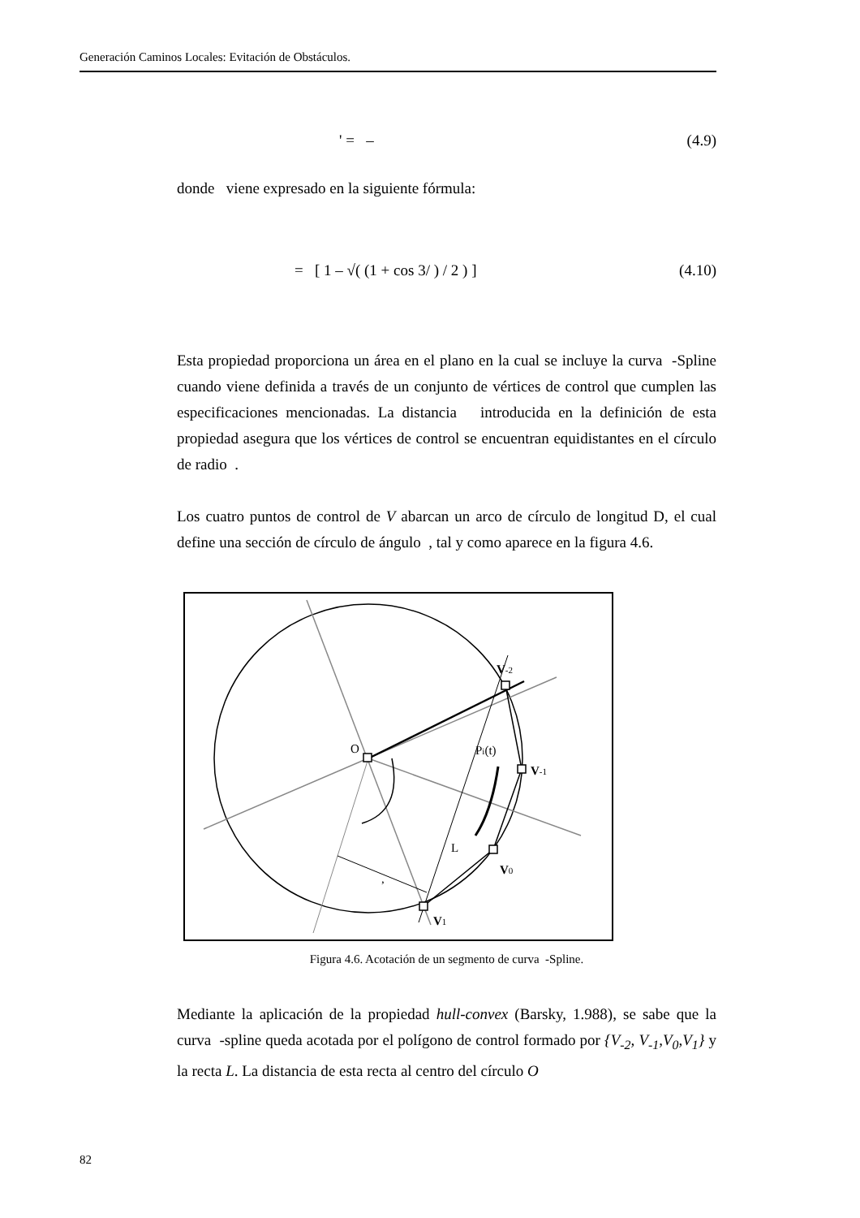Generación Caminos Locales: Evitación de Obstáculos.
' = – (4.9)
donde viene expresado en la siguiente fórmula:
= [ 1 – √( (1 + cos 3/ ) / 2 ) ] (4.10)
Esta propiedad proporciona un área en el plano en la cual se incluye la curva -Spline cuando viene definida a través de un conjunto de vértices de control que cumplen las especificaciones mencionadas. La distancia introducida en la definición de esta propiedad asegura que los vértices de control se encuentran equidistantes en el círculo de radio .
Los cuatro puntos de control de V abarcan un arco de círculo de longitud D, el cual define una sección de círculo de ángulo , tal y como aparece en la figura 4.6.
O
V-2
Pi(t)
V-1
L
V0
V1
,
Figura 4.6. Acotación de un segmento de curva -Spline.
Mediante la aplicación de la propiedad hull-convex (Barsky, 1.988), se sabe que la curva -spline queda acotada por el polígono de control formado por {V<sub>-2</sub>, V<sub>-1</sub>,V<sub>0</sub>,V<sub>1</sub>} y la recta L. La distancia de esta recta al centro del círculo O
82